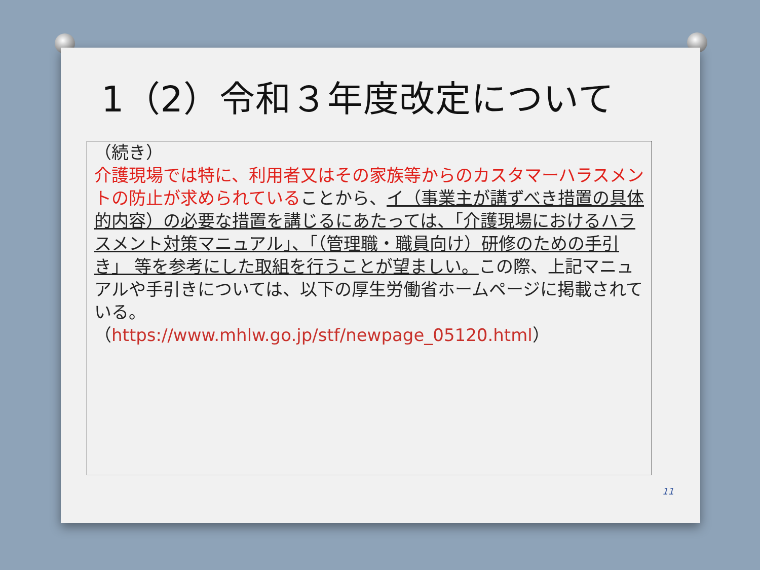1（2）令和３年度改定について
（続き）
介護現場では特に、利用者又はその家族等からのカスタマーハラスメントの防止が求められていることから、イ（事業主が講ずべき措置の具体的内容）の必要な措置を講じるにあたっては、「介護現場におけるハラスメント対策マニュアル」、「（管理職・職員向け）研修のための手引き」 等を参考にした取組を行うことが望ましい。この際、上記マニュアルや手引きについては、以下の厚生労働省ホームページに掲載されている。
（https://www.mhlw.go.jp/stf/newpage_05120.html）
11